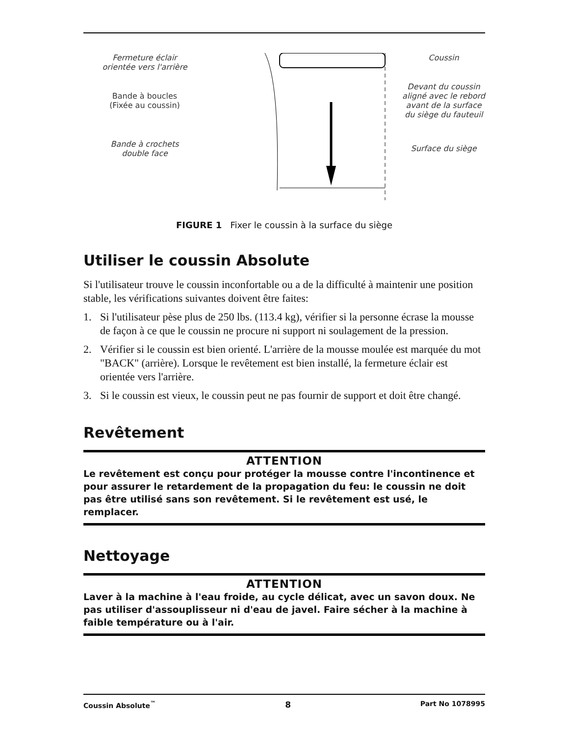Fermeture éclair
orientée vers l'arrière
Bande à boucles
(Fixée au coussin)
Bande à crochets
double face
Coussin
Devant du coussin aligné avec le rebord avant de la surface du siège du fauteuil
Surface du siège
FIGURE 1 Fixer le coussin à la surface du siège
Utiliser le coussin Absolute
Si l'utilisateur trouve le coussin inconfortable ou a de la difficulté à maintenir une position stable, les vérifications suivantes doivent être faites:
1. Si l'utilisateur pèse plus de 250 lbs. (113.4 kg), vérifier si la personne écrase la mousse de façon à ce que le coussin ne procure ni support ni soulagement de la pression.
2. Vérifier si le coussin est bien orienté. L'arrière de la mousse moulée est marquée du mot "BACK" (arrière). Lorsque le revêtement est bien installé, la fermeture éclair est orientée vers l'arrière.
3. Si le coussin est vieux, le coussin peut ne pas fournir de support et doit être changé.
Revêtement
ATTENTION
Le revêtement est conçu pour protéger la mousse contre l'incontinence et pour assurer le retardement de la propagation du feu: le coussin ne doit pas être utilisé sans son revêtement. Si le revêtement est usé, le remplacer.
Nettoyage
ATTENTION
Laver à la machine à l'eau froide, au cycle délicat, avec un savon doux. Ne pas utiliser d'assouplisseur ni d'eau de javel. Faire sécher à la machine à faible température ou à l'air.
Coussin Absolute<sup>™</sup> 8 Part No 1078995